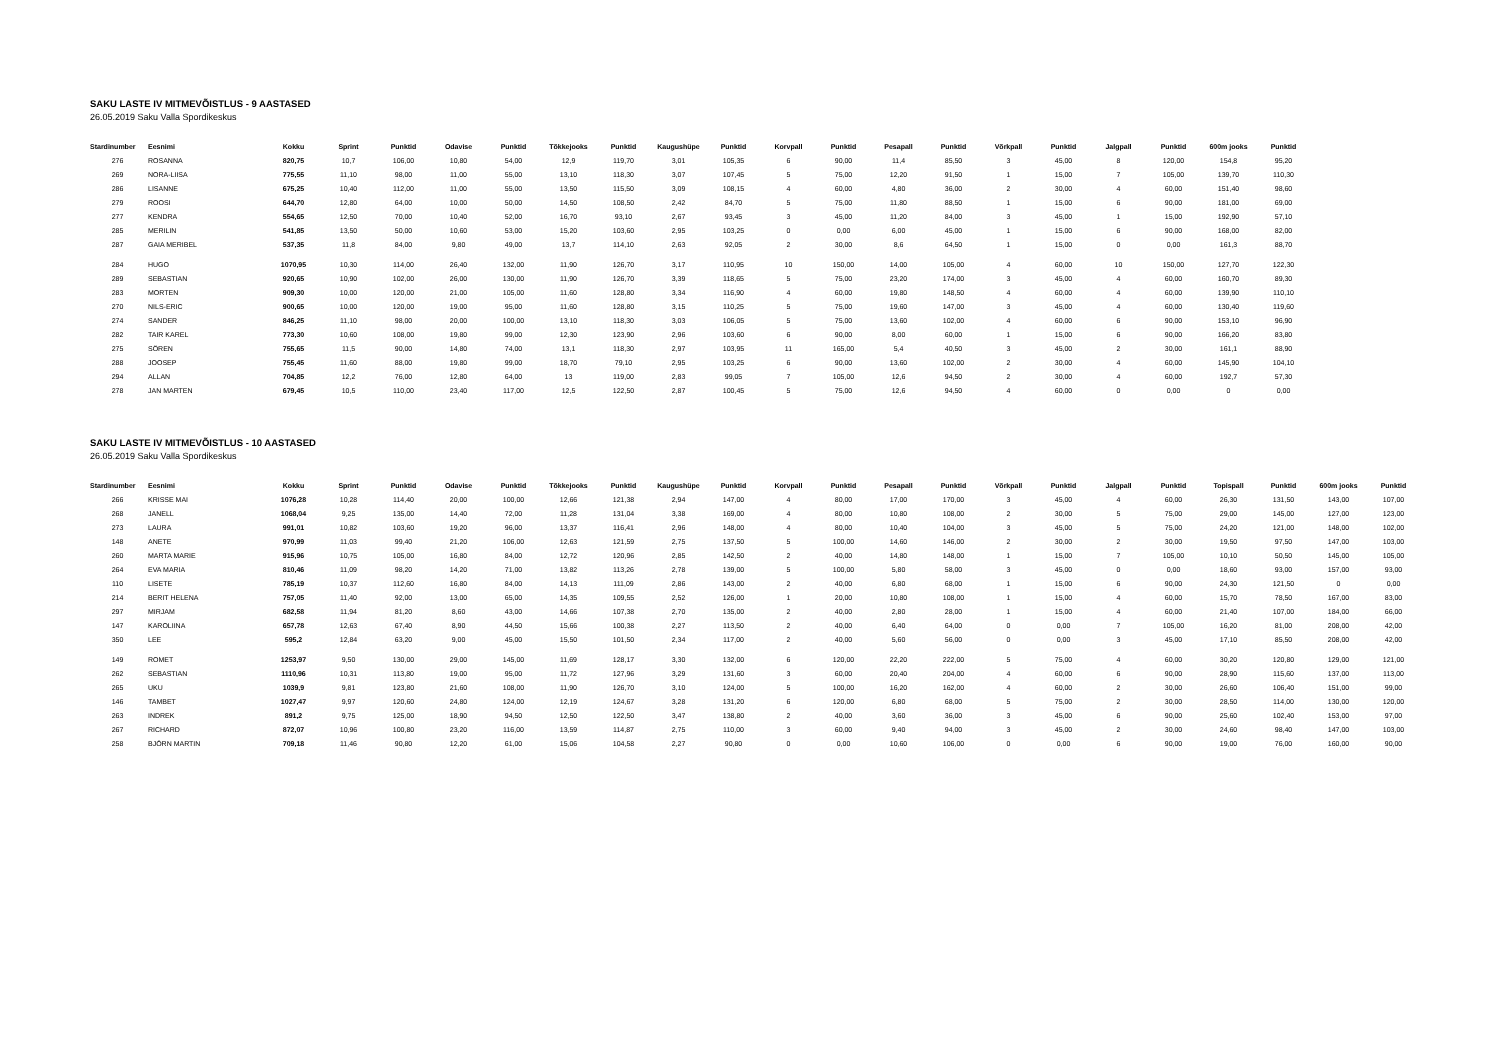SAKU LASTE IV MITMEVÕISTLUS - 9 AASTASED
26.05.2019 Saku Valla Spordikeskus
| Stardinumber | Eesnimi | Kokku | Sprint | Punktid | Odavise | Punktid | Tõkkejooks | Punktid | Kaugushüpe | Punktid | Korvpall | Punktid | Pesapall | Punktid | Võrkpall | Punktid | Jalgpall | Punktid | 600m jooks | Punktid |
| --- | --- | --- | --- | --- | --- | --- | --- | --- | --- | --- | --- | --- | --- | --- | --- | --- | --- | --- | --- | --- |
| 276 | ROSANNA | 820,75 | 10,7 | 106,00 | 10,80 | 54,00 | 12,9 | 119,70 | 3,01 | 105,35 | 6 | 90,00 | 11,4 | 85,50 | 3 | 45,00 | 8 | 120,00 | 154,8 | 95,20 |
| 269 | NORA-LIISA | 775,55 | 11,10 | 98,00 | 11,00 | 55,00 | 13,10 | 118,30 | 3,07 | 107,45 | 5 | 75,00 | 12,20 | 91,50 | 1 | 15,00 | 7 | 105,00 | 139,70 | 110,30 |
| 286 | LISANNE | 675,25 | 10,40 | 112,00 | 11,00 | 55,00 | 13,50 | 115,50 | 3,09 | 108,15 | 4 | 60,00 | 4,80 | 36,00 | 2 | 30,00 | 4 | 60,00 | 151,40 | 98,60 |
| 279 | ROOSI | 644,70 | 12,80 | 64,00 | 10,00 | 50,00 | 14,50 | 108,50 | 2,42 | 84,70 | 5 | 75,00 | 11,80 | 88,50 | 1 | 15,00 | 6 | 90,00 | 181,00 | 69,00 |
| 277 | KENDRA | 554,65 | 12,50 | 70,00 | 10,40 | 52,00 | 16,70 | 93,10 | 2,67 | 93,45 | 3 | 45,00 | 11,20 | 84,00 | 3 | 45,00 | 1 | 15,00 | 192,90 | 57,10 |
| 285 | MERILIN | 541,85 | 13,50 | 50,00 | 10,60 | 53,00 | 15,20 | 103,60 | 2,95 | 103,25 | 0 | 0,00 | 6,00 | 45,00 | 1 | 15,00 | 6 | 90,00 | 168,00 | 82,00 |
| 287 | GAIA MERIBEL | 537,35 | 11,8 | 84,00 | 9,80 | 49,00 | 13,7 | 114,10 | 2,63 | 92,05 | 2 | 30,00 | 8,6 | 64,50 | 1 | 15,00 | 0 | 0,00 | 161,3 | 88,70 |
| 284 | HUGO | 1070,95 | 10,30 | 114,00 | 26,40 | 132,00 | 11,90 | 126,70 | 3,17 | 110,95 | 10 | 150,00 | 14,00 | 105,00 | 4 | 60,00 | 10 | 150,00 | 127,70 | 122,30 |
| 289 | SEBASTIAN | 920,65 | 10,90 | 102,00 | 26,00 | 130,00 | 11,90 | 126,70 | 3,39 | 118,65 | 5 | 75,00 | 23,20 | 174,00 | 3 | 45,00 | 4 | 60,00 | 160,70 | 89,30 |
| 283 | MORTEN | 909,30 | 10,00 | 120,00 | 21,00 | 105,00 | 11,60 | 128,80 | 3,34 | 116,90 | 4 | 60,00 | 19,80 | 148,50 | 4 | 60,00 | 4 | 60,00 | 139,90 | 110,10 |
| 270 | NILS-ERIC | 900,65 | 10,00 | 120,00 | 19,00 | 95,00 | 11,60 | 128,80 | 3,15 | 110,25 | 5 | 75,00 | 19,60 | 147,00 | 3 | 45,00 | 4 | 60,00 | 130,40 | 119,60 |
| 274 | SANDER | 846,25 | 11,10 | 98,00 | 20,00 | 100,00 | 13,10 | 118,30 | 3,03 | 106,05 | 5 | 75,00 | 13,60 | 102,00 | 4 | 60,00 | 6 | 90,00 | 153,10 | 96,90 |
| 282 | TAIR KAREL | 773,30 | 10,60 | 108,00 | 19,80 | 99,00 | 12,30 | 123,90 | 2,96 | 103,60 | 6 | 90,00 | 8,00 | 60,00 | 1 | 15,00 | 6 | 90,00 | 166,20 | 83,80 |
| 275 | SÖREN | 755,65 | 11,5 | 90,00 | 14,80 | 74,00 | 13,1 | 118,30 | 2,97 | 103,95 | 11 | 165,00 | 5,4 | 40,50 | 3 | 45,00 | 2 | 30,00 | 161,1 | 88,90 |
| 288 | JOOSEP | 755,45 | 11,60 | 88,00 | 19,80 | 99,00 | 18,70 | 79,10 | 2,95 | 103,25 | 6 | 90,00 | 13,60 | 102,00 | 2 | 30,00 | 4 | 60,00 | 145,90 | 104,10 |
| 294 | ALLAN | 704,85 | 12,2 | 76,00 | 12,80 | 64,00 | 13 | 119,00 | 2,83 | 99,05 | 7 | 105,00 | 12,6 | 94,50 | 2 | 30,00 | 4 | 60,00 | 192,7 | 57,30 |
| 278 | JAN MARTEN | 679,45 | 10,5 | 110,00 | 23,40 | 117,00 | 12,5 | 122,50 | 2,87 | 100,45 | 5 | 75,00 | 12,6 | 94,50 | 4 | 60,00 | 0 | 0,00 | 0 | 0,00 |
SAKU LASTE IV MITMEVÕISTLUS - 10 AASTASED
26.05.2019 Saku Valla Spordikeskus
| Stardinumber | Eesnimi | Kokku | Sprint | Punktid | Odavise | Punktid | Tõkkejooks | Punktid | Kaugushüpe | Punktid | Korvpall | Punktid | Pesapall | Punktid | Võrkpall | Punktid | Jalgpall | Punktid | Topispall | Punktid | 600m jooks | Punktid |
| --- | --- | --- | --- | --- | --- | --- | --- | --- | --- | --- | --- | --- | --- | --- | --- | --- | --- | --- | --- | --- | --- | --- |
| 266 | KRISSE MAI | 1076,28 | 10,28 | 114,40 | 20,00 | 100,00 | 12,66 | 121,38 | 2,94 | 147,00 | 4 | 80,00 | 17,00 | 170,00 | 3 | 45,00 | 4 | 60,00 | 26,30 | 131,50 | 143,00 | 107,00 |
| 268 | JANELL | 1068,04 | 9,25 | 135,00 | 14,40 | 72,00 | 11,28 | 131,04 | 3,38 | 169,00 | 4 | 80,00 | 10,80 | 108,00 | 2 | 30,00 | 5 | 75,00 | 29,00 | 145,00 | 127,00 | 123,00 |
| 273 | LAURA | 991,01 | 10,82 | 103,60 | 19,20 | 96,00 | 13,37 | 116,41 | 2,96 | 148,00 | 4 | 80,00 | 10,40 | 104,00 | 3 | 45,00 | 5 | 75,00 | 24,20 | 121,00 | 148,00 | 102,00 |
| 148 | ANETE | 970,99 | 11,03 | 99,40 | 21,20 | 106,00 | 12,63 | 121,59 | 2,75 | 137,50 | 5 | 100,00 | 14,60 | 146,00 | 2 | 30,00 | 2 | 30,00 | 19,50 | 97,50 | 147,00 | 103,00 |
| 260 | MARTA MARIE | 915,96 | 10,75 | 105,00 | 16,80 | 84,00 | 12,72 | 120,96 | 2,85 | 142,50 | 2 | 40,00 | 14,80 | 148,00 | 1 | 15,00 | 7 | 105,00 | 10,10 | 50,50 | 145,00 | 105,00 |
| 264 | EVA MARIA | 810,46 | 11,09 | 98,20 | 14,20 | 71,00 | 13,82 | 113,26 | 2,78 | 139,00 | 5 | 100,00 | 5,80 | 58,00 | 3 | 45,00 | 0 | 0,00 | 18,60 | 93,00 | 157,00 | 93,00 |
| 110 | LISETE | 785,19 | 10,37 | 112,60 | 16,80 | 84,00 | 14,13 | 111,09 | 2,86 | 143,00 | 2 | 40,00 | 6,80 | 68,00 | 1 | 15,00 | 6 | 90,00 | 24,30 | 121,50 | 0 | 0,00 |
| 214 | BERIT HELENA | 757,05 | 11,40 | 92,00 | 13,00 | 65,00 | 14,35 | 109,55 | 2,52 | 126,00 | 1 | 20,00 | 10,80 | 108,00 | 1 | 15,00 | 4 | 60,00 | 15,70 | 78,50 | 167,00 | 83,00 |
| 297 | MIRJAM | 682,58 | 11,94 | 81,20 | 8,60 | 43,00 | 14,66 | 107,38 | 2,70 | 135,00 | 2 | 40,00 | 2,80 | 28,00 | 1 | 15,00 | 4 | 60,00 | 21,40 | 107,00 | 184,00 | 66,00 |
| 147 | KAROLIINA | 657,78 | 12,63 | 67,40 | 8,90 | 44,50 | 15,66 | 100,38 | 2,27 | 113,50 | 2 | 40,00 | 6,40 | 64,00 | 0 | 0,00 | 7 | 105,00 | 16,20 | 81,00 | 208,00 | 42,00 |
| 350 | LEE | 595,2 | 12,84 | 63,20 | 9,00 | 45,00 | 15,50 | 101,50 | 2,34 | 117,00 | 2 | 40,00 | 5,60 | 56,00 | 0 | 0,00 | 3 | 45,00 | 17,10 | 85,50 | 208,00 | 42,00 |
| 149 | ROMET | 1253,97 | 9,50 | 130,00 | 29,00 | 145,00 | 11,69 | 128,17 | 3,30 | 132,00 | 6 | 120,00 | 22,20 | 222,00 | 5 | 75,00 | 4 | 60,00 | 30,20 | 120,80 | 129,00 | 121,00 |
| 262 | SEBASTIAN | 1110,96 | 10,31 | 113,80 | 19,00 | 95,00 | 11,72 | 127,96 | 3,29 | 131,60 | 3 | 60,00 | 20,40 | 204,00 | 4 | 60,00 | 6 | 90,00 | 28,90 | 115,60 | 137,00 | 113,00 |
| 265 | UKU | 1039,9 | 9,81 | 123,80 | 21,60 | 108,00 | 11,90 | 126,70 | 3,10 | 124,00 | 5 | 100,00 | 16,20 | 162,00 | 4 | 60,00 | 2 | 30,00 | 26,60 | 106,40 | 151,00 | 99,00 |
| 146 | TAMBET | 1027,47 | 9,97 | 120,60 | 24,80 | 124,00 | 12,19 | 124,67 | 3,28 | 131,20 | 6 | 120,00 | 6,80 | 68,00 | 5 | 75,00 | 2 | 30,00 | 28,50 | 114,00 | 130,00 | 120,00 |
| 263 | INDREK | 891,2 | 9,75 | 125,00 | 18,90 | 94,50 | 12,50 | 122,50 | 3,47 | 138,80 | 2 | 40,00 | 3,60 | 36,00 | 3 | 45,00 | 6 | 90,00 | 25,60 | 102,40 | 153,00 | 97,00 |
| 267 | RICHARD | 872,07 | 10,96 | 100,80 | 23,20 | 116,00 | 13,59 | 114,87 | 2,75 | 110,00 | 3 | 60,00 | 9,40 | 94,00 | 3 | 45,00 | 2 | 30,00 | 24,60 | 98,40 | 147,00 | 103,00 |
| 258 | BJÖRN MARTIN | 709,18 | 11,46 | 90,80 | 12,20 | 61,00 | 15,06 | 104,58 | 2,27 | 90,80 | 0 | 0,00 | 10,60 | 106,00 | 0 | 0,00 | 6 | 90,00 | 19,00 | 76,00 | 160,00 | 90,00 |